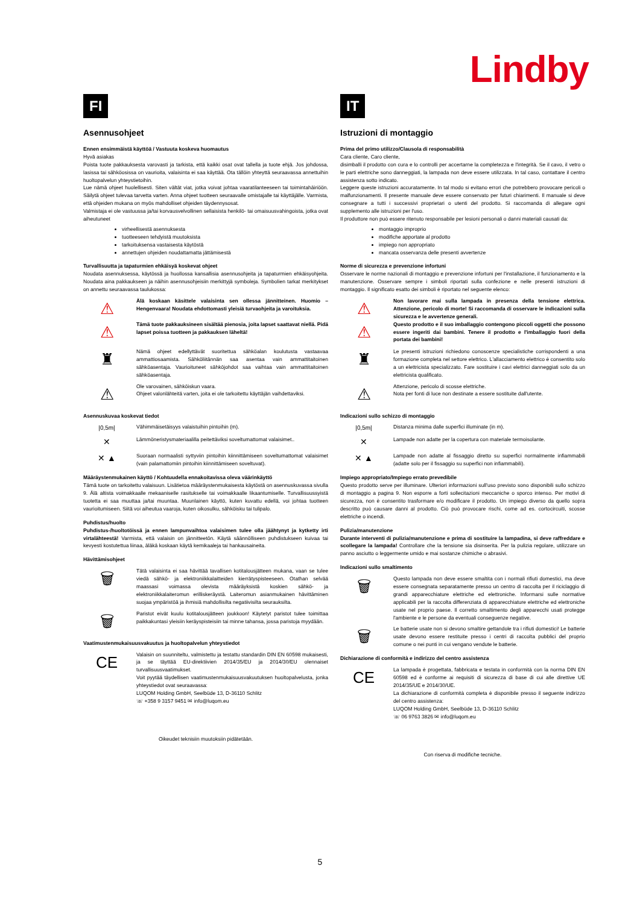Lindby
FI
Asennusohjeet
Ennen ensimmäistä käyttöä / Vastuuta koskeva huomautus
Hyvä asiakas
Poista tuote pakkauksesta varovasti ja tarkista, että kaikki osat ovat tallella ja tuote ehjä. Jos johdossa, lasissa tai sähköosissa on vaurioita, valaisinta ei saa käyttää. Ota tällöin yhteyttä seuraavassa annettuihin huoltopalvelun yhteystietoihin.
Lue nämä ohjeet huolellisesti. Siten vältät viat, jotka voivat johtaa vaaratilanteeseen tai toimintahäiriöön. Säilytä ohjeet tulevaa tarvetta varten. Anna ohjeet tuotteen seuraavalle omistajalle tai käyttäjälle. Varmista, että ohjeiden mukana on myös mahdolliset ohjeiden täydennysosat.
Valmistaja ei ole vastuussa ja/tai korvausvelvollinen sellaisista henkilö- tai omaisuusvahingoista, jotka ovat aiheutuneet
virheellisestä asennuksesta
tuotteeseen tehdyistä muutoksista
tarkoituksensa vastaisesta käytöstä
annettujen ohjeiden noudattamatta jättämisestä
Turvallisuutta ja tapaturmien ehkäisyä koskevat ohjeet
Noudata asennuksessa, käytössä ja huollossa kansallisia asennusohjeita ja tapaturmien ehkäisyohjeita. Noudata aina pakkaukseen ja näihin asennusohjeisiin merkittyjä symboleja. Symbolien tarkat merkitykset on annettu seuraavassa taulukossa:
⚠
⚠
Älä koskaan käsittele valaisinta sen ollessa jännitteinen. Huomio – Hengenvaara! Noudata ehdottomasti yleisiä turvaohjeita ja varoituksia.
Tämä tuote pakkauksineen sisältää pienosia, joita lapset saattavat niellä. Pidä lapset poissa tuotteen ja pakkauksen läheltä!
♜
Nämä ohjeet edellyttävät suoritettua sähköalan koulutusta vastaavaa ammattiosaamista. Sähköliitännän saa asentaa vain ammattitaitoinen sähköasentaja. Vaurioituneet sähköjohdot saa vaihtaa vain ammattitaitoinen sähköasentaja.
⚠
Ole varovainen, sähköiskun vaara.
Ohjeet valonlähteitä varten, joita ei ole tarkoitettu käyttäjän vaihdettaviksi.
Asennuskuvaa koskevat tiedot
|0,5m|
Vähimmäisetäisyys valaistuihin pintoihin (m).
✕
Lämmöneristysmateriaalilla peitettäviksi soveltumattomat valaisimet..
✕ ▲
Suoraan normaalisti syttyviin pintoihin kiinnittämiseen soveltumattomat valaisimet (vain palamattomiin pintoihin kiinnittämiseen soveltuvat).
Määräystenmukainen käyttö / Kohtuudella ennakoitavissa oleva väärinkäyttö
Tämä tuote on tarkoitettu valaisuun. Lisätietoa määräystenmukaisesta käytöstä on asennuskuvassa sivulla 9. Älä altista voimakkaalle mekaaniselle rasitukselle tai voimakkaalle likaantumiselle. Turvallisuussyistä tuotetta ei saa muuttaa ja/tai muuntaa. Muunlainen käyttö, kuten kuvattu edellä, voi johtaa tuotteen vaurioitumiseen. Siitä voi aiheutua vaaroja, kuten oikosulku, sähköisku tai tulipalo.
Puhdistus/huolto
Puhdistus-/huoltotöissä ja ennen lampunvaihtoa valaisimen tulee olla jäähtynyt ja kytketty irti virtalähteestä! Varmista, että valaisin on jännitteetön. Käytä säännölliseen puhdistukseen kuivaa tai kevyesti kostutettua liinaa, äläkä koskaan käytä kemikaaleja tai hankausaineita.
Hävittämisohjeet
🗑
Tätä valaisinta ei saa hävittää tavallisen kotitalousjätteen mukana, vaan se tulee viedä sähkö- ja elektroniikkalaitteiden kierrätyspisteeseen. Otathan selvää maassasi voimassa olevista määräyksistä koskien sähkö- ja elektroniikkalaiteromun erilliskeräystä. Laiteromun asianmukainen hävittäminen suojaa ympäristöä ja ihmisiä mahdollisilta negatiivisilta seurauksilta.
🗑
Paristot eivät kuulu kotitalousjätteen joukkoon! Käytetyt paristot tulee toimittaa paikkakuntasi yleisiin keräyspisteisiin tai minne tahansa, jossa paristoja myydään.
Vaatimustenmukaisuusvakuutus ja huoltopalvelun yhteystiedot
CE
Valaisin on suunniteltu, valmistettu ja testattu standardin DIN EN 60598 mukaisesti, ja se täyttää EU-direktiivien 2014/35/EU ja 2014/30/EU olennaiset turvallisuusvaatimukset.
Voit pyytää täydellisen vaatimustenmukaisuusvakuutuksen huoltopalvelusta, jonka yhteystiedot ovat seuraavassa:
LUQOM Holding GmbH, Seelbüde 13, D-36110 Schlitz
☏ +358 9 3157 9451 ✉ info@luqom.eu
Oikeudet teknisiin muutoksiin pidätetään.
IT
Istruzioni di montaggio
Prima del primo utilizzo/Clausola di responsabilità
Cara cliente, Caro cliente,
disimballi il prodotto con cura e lo controlli per accertarne la completezza e l'integrità. Se il cavo, il vetro o le parti elettriche sono danneggiati, la lampada non deve essere utilizzata. In tal caso, contattare il centro assistenza sotto indicato.
Leggere queste istruzioni accuratamente. In tal modo si evitano errori che potrebbero provocare pericoli o malfunzionamenti. Il presente manuale deve essere conservato per futuri chiarimenti. Il manuale si deve consegnare a tutti i successivi proprietari o utenti del prodotto. Si raccomanda di allegare ogni supplemento alle istruzioni per l'uso.
Il produttore non può essere ritenuto responsabile per lesioni personali o danni materiali causati da:
montaggio improprio
modifiche apportate al prodotto
impiego non appropriato
mancata osservanza delle presenti avvertenze
Norme di sicurezza e prevenzione infortuni
Osservare le norme nazionali di montaggio e prevenzione infortuni per l'installazione, il funzionamento e la manutenzione. Osservare sempre i simboli riportati sulla confezione e nelle presenti istruzioni di montaggio. Il significato esatto dei simboli è riportato nel seguente elenco:
⚠
⚠
Non lavorare mai sulla lampada in presenza della tensione elettrica. Attenzione, pericolo di morte! Si raccomanda di osservare le indicazioni sulla sicurezza e le avvertenze generali.
Questo prodotto e il suo imballaggio contengono piccoli oggetti che possono essere ingeriti dai bambini. Tenere il prodotto e l'imballaggio fuori della portata dei bambini!
♜
Le presenti istruzioni richiedono conoscenze specialistiche corrispondenti a una formazione completa nel settore elettrico. L'allacciamento elettrico è consentito solo a un elettricista specializzato. Fare sostituire i cavi elettrici danneggiati solo da un elettricista qualificato.
⚠
Attenzione, pericolo di scosse elettriche.
Nota per fonti di luce non destinate a essere sostituite dall'utente.
Indicazioni sullo schizzo di montaggio
|0,5m|
Distanza minima dalle superfici illuminate (in m).
✕
Lampade non adatte per la copertura con materiale termoisolante.
✕ ▲
Lampade non adatte al fissaggio diretto su superfici normalmente infiammabili (adatte solo per il fissaggio su superfici non infiammabili).
Impiego appropriato/Impiego errato prevedibile
Questo prodotto serve per illuminare. Ulteriori informazioni sull'uso previsto sono disponibili sullo schizzo di montaggio a pagina 9. Non esporre a forti sollecitazioni meccaniche o sporco intenso. Per motivi di sicurezza, non è consentito trasformare e/o modificare il prodotto. Un impiego diverso da quello sopra descritto può causare danni al prodotto. Ciò può provocare rischi, come ad es. cortocircuiti, scosse elettriche o incendi.
Pulizia/manutenzione
Durante interventi di pulizia/manutenzione e prima di sostituire la lampadina, si deve raffreddare e scollegare la lampada! Controllare che la tensione sia disinserita. Per la pulizia regolare, utilizzare un panno asciutto o leggermente umido e mai sostanze chimiche o abrasivi.
Indicazioni sullo smaltimento
🗑
Questo lampada non deve essere smaltita con i normali rifiuti domestici, ma deve essere consegnata separatamente presso un centro di raccolta per il riciclaggio di grandi apparecchiature elettriche ed elettroniche. Informarsi sulle normative applicabili per la raccolta differenziata di apparecchiature elettriche ed elettroniche usate nel proprio paese. Il corretto smaltimento degli apparecchi usati protegge l'ambiente e le persone da eventuali conseguenze negative.
🗑
Le batterie usate non si devono smaltire gettandole tra i rifiuti domestici! Le batterie usate devono essere restituite presso i centri di raccolta pubblici del proprio comune o nei punti in cui vengano vendute le batterie.
Dichiarazione di conformità e indirizzo del centro assistenza
CE
La lampada è progettata, fabbricata e testata in conformità con la norma DIN EN 60598 ed è conforme ai requisiti di sicurezza di base di cui alle direttive UE 2014/35/UE e 2014/30/UE.
La dichiarazione di conformità completa è disponibile presso il seguente indirizzo del centro assistenza:
LUQOM Holding GmbH, Seelbüde 13, D-36110 Schlitz
☏ 06 9763 3826 ✉ info@luqom.eu
Con riserva di modifiche tecniche.
5